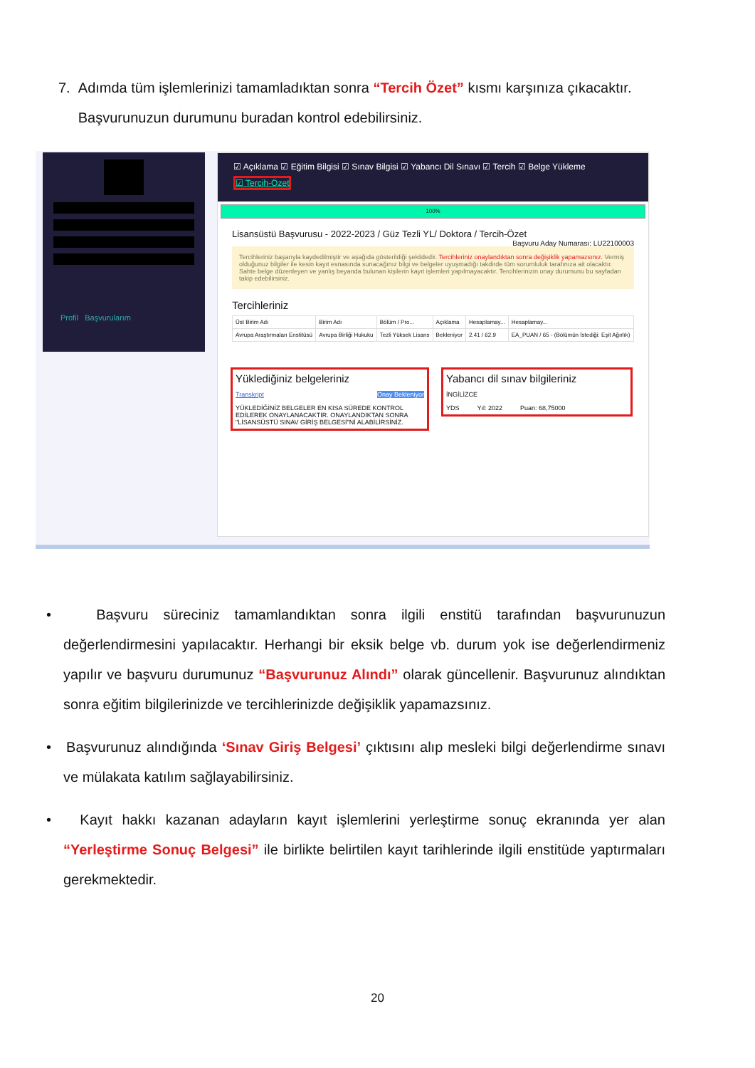7. Adımda tüm işlemlerinizi tamamladıktan sonra “Tercih Özet” kısmı karşınıza çıkacaktır.
Başvurunuzun durumunu buradan kontrol edebilirsiniz.
Profil Başvurularım
☑ Açıklama ☑ Eğitim Bilgisi ☑ Sınav Bilgisi ☑ Yabancı Dil Sınavı ☑ Tercih ☑ Belge Yükleme
☑ Tercih-Özet
100%
Lisansüstü Başvurusu - 2022-2023 / Güz Tezli YL/ Doktora / Tercih-Özet Başvuru Aday Numarası: LU22100003
Tercihleriniz başarıyla kaydedilmiştir ve aşağıda gösterildiği şekildedir. Tercihleriniz onaylandıktan sonra değişiklik yapamazsınız. Vermiş olduğunuz bilgiler ile kesin kayıt esnasında sunacağınız bilgi ve belgeler uyuşmadığı takdirde tüm sorumluluk tarafınıza ait olacaktır. Sahte belge düzenleyen ve yanlış beyanda bulunan kişilerin kayıt işlemleri yapılmayacaktır. Tercihlerinizin onay durumunu bu sayfadan takip edebilirsiniz.
Tercihleriniz
| Üst Birim Adı | Birim Adı | Bölüm / Pro... | Açıklama | Hesaplamay... | Hesaplamay... |
| --- | --- | --- | --- | --- | --- |
| Avrupa Araştırmaları Enstitüsü | Avrupa Birliği Hukuku | Tezli Yüksek Lisans | Bekleniyor | 2.41 / 62.9 | EA_PUAN / 65 - (Bölümün İstediği: Eşit Ağırlık) |
Yüklediğiniz belgeleriniz
Transkript Onay Bekleniyor
YÜKLEDİĞİNİZ BELGELER EN KISA SÜREDE KONTROL EDİLEREK ONAYLANACAKTIR. ONAYLANDIKTAN SONRA "LİSANSÜSTÜ SINAV GİRİŞ BELGESİ"Nİ ALABİLİRSİNİZ.
Yabancı dil sınav bilgileriniz
İNGİLİZCE
YDS Yıl: 2022 Puan: 68,75000
• Başvuru süreciniz tamamlandıktan sonra ilgili enstitü tarafından başvurunuzun değerlendirmesini yapılacaktır. Herhangi bir eksik belge vb. durum yok ise değerlendirmeniz yapılır ve başvuru durumunuz “Başvurunuz Alındı” olarak güncellenir. Başvurunuz alındıktan sonra eğitim bilgilerinizde ve tercihlerinizde değişiklik yapamazsınız.
• Başvurunuz alındığında ‘Sınav Giriş Belgesi’ çıktısını alıp mesleki bilgi değerlendirme sınavı ve mülakata katılım sağlayabilirsiniz.
• Kayıt hakkı kazanan adayların kayıt işlemlerini yerleştirme sonuç ekranında yer alan “Yerleştirme Sonuç Belgesi” ile birlikte belirtilen kayıt tarihlerinde ilgili enstitüde yaptırmaları gerekmektedir.
20